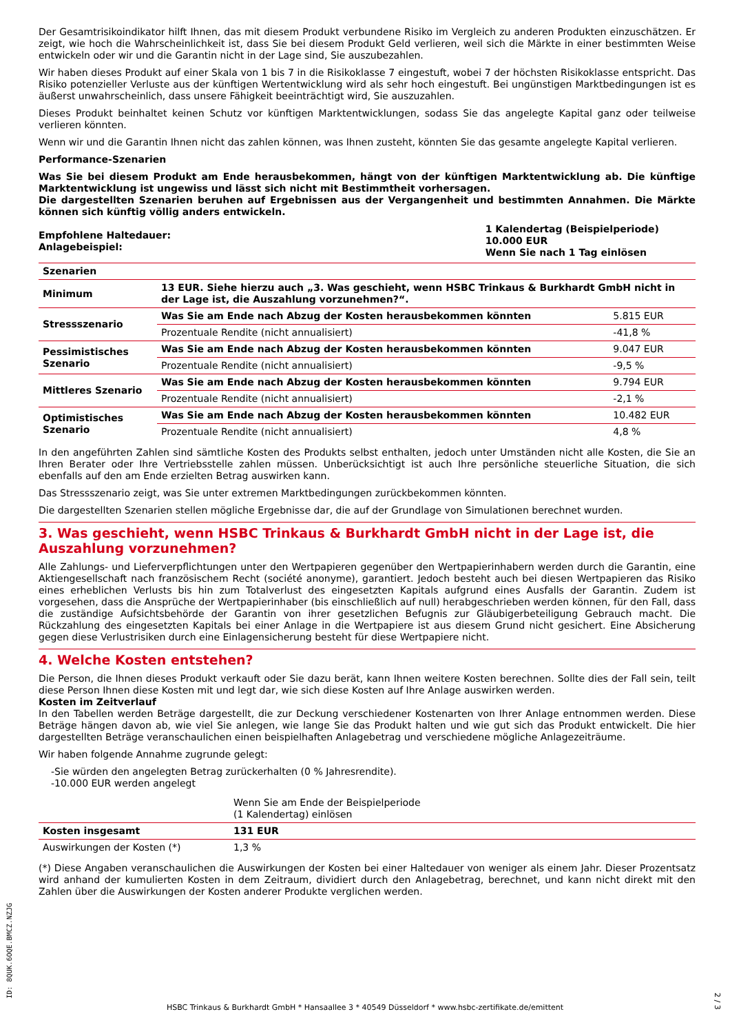Der Gesamtrisikoindikator hilft Ihnen, das mit diesem Produkt verbundene Risiko im Vergleich zu anderen Produkten einzuschätzen. Er zeigt, wie hoch die Wahrscheinlichkeit ist, dass Sie bei diesem Produkt Geld verlieren, weil sich die Märkte in einer bestimmten Weise entwickeln oder wir und die Garantin nicht in der Lage sind, Sie auszubezahlen.
Wir haben dieses Produkt auf einer Skala von 1 bis 7 in die Risikoklasse 7 eingestuft, wobei 7 der höchsten Risikoklasse entspricht. Das Risiko potenzieller Verluste aus der künftigen Wertentwicklung wird als sehr hoch eingestuft. Bei ungünstigen Marktbedingungen ist es äußerst unwahrscheinlich, dass unsere Fähigkeit beeinträchtigt wird, Sie auszuzahlen.
Dieses Produkt beinhaltet keinen Schutz vor künftigen Marktentwicklungen, sodass Sie das angelegte Kapital ganz oder teilweise verlieren könnten.
Wenn wir und die Garantin Ihnen nicht das zahlen können, was Ihnen zusteht, könnten Sie das gesamte angelegte Kapital verlieren.
Performance-Szenarien
Was Sie bei diesem Produkt am Ende herausbekommen, hängt von der künftigen Marktentwicklung ab. Die künftige Marktentwicklung ist ungewiss und lässt sich nicht mit Bestimmtheit vorhersagen.
Die dargestellten Szenarien beruhen auf Ergebnissen aus der Vergangenheit und bestimmten Annahmen. Die Märkte können sich künftig völlig anders entwickeln.
| Empfohlene Haltedauer: Anlagebeispiel: | 1 Kalendertag (Beispielperiode) 10.000 EUR Wenn Sie nach 1 Tag einlösen |
| Szenarien | | |
| --- | --- | --- |
| Minimum | 13 EUR. Siehe hierzu auch „3. Was geschieht, wenn HSBC Trinkaus & Burkhardt GmbH nicht in der Lage ist, die Auszahlung vorzunehmen?“. | |
| Stressszenario | Was Sie am Ende nach Abzug der Kosten herausbekommen könnten | 5.815 EUR |
| | Prozentuale Rendite (nicht annualisiert) | -41,8 % |
| Pessimistisches Szenario | Was Sie am Ende nach Abzug der Kosten herausbekommen könnten | 9.047 EUR |
| | Prozentuale Rendite (nicht annualisiert) | -9,5 % |
| Mittleres Szenario | Was Sie am Ende nach Abzug der Kosten herausbekommen könnten | 9.794 EUR |
| | Prozentuale Rendite (nicht annualisiert) | -2,1 % |
| Optimistisches Szenario | Was Sie am Ende nach Abzug der Kosten herausbekommen könnten | 10.482 EUR |
| | Prozentuale Rendite (nicht annualisiert) | 4,8 % |
In den angeführten Zahlen sind sämtliche Kosten des Produkts selbst enthalten, jedoch unter Umständen nicht alle Kosten, die Sie an Ihren Berater oder Ihre Vertriebsstelle zahlen müssen. Unberücksichtigt ist auch Ihre persönliche steuerliche Situation, die sich ebenfalls auf den am Ende erzielten Betrag auswirken kann.
Das Stressszenario zeigt, was Sie unter extremen Marktbedingungen zurückbekommen könnten.
Die dargestellten Szenarien stellen mögliche Ergebnisse dar, die auf der Grundlage von Simulationen berechnet wurden.
3. Was geschieht, wenn HSBC Trinkaus & Burkhardt GmbH nicht in der Lage ist, die Auszahlung vorzunehmen?
Alle Zahlungs- und Lieferverpflichtungen unter den Wertpapieren gegenüber den Wertpapierinhabern werden durch die Garantin, eine Aktiengesellschaft nach französischem Recht (société anonyme), garantiert. Jedoch besteht auch bei diesen Wertpapieren das Risiko eines erheblichen Verlusts bis hin zum Totalverlust des eingesetzten Kapitals aufgrund eines Ausfalls der Garantin. Zudem ist vorgesehen, dass die Ansprüche der Wertpapierinhaber (bis einschließlich auf null) herabgeschrieben werden können, für den Fall, dass die zuständige Aufsichtsbehörde der Garantin von ihrer gesetzlichen Befugnis zur Gläubigerbeteiligung Gebrauch macht. Die Rückzahlung des eingesetzten Kapitals bei einer Anlage in die Wertpapiere ist aus diesem Grund nicht gesichert. Eine Absicherung gegen diese Verlustrisiken durch eine Einlagensicherung besteht für diese Wertpapiere nicht.
4. Welche Kosten entstehen?
Die Person, die Ihnen dieses Produkt verkauft oder Sie dazu berät, kann Ihnen weitere Kosten berechnen. Sollte dies der Fall sein, teilt diese Person Ihnen diese Kosten mit und legt dar, wie sich diese Kosten auf Ihre Anlage auswirken werden.
Kosten im Zeitverlauf
In den Tabellen werden Beträge dargestellt, die zur Deckung verschiedener Kostenarten von Ihrer Anlage entnommen werden. Diese Beträge hängen davon ab, wie viel Sie anlegen, wie lange Sie das Produkt halten und wie gut sich das Produkt entwickelt. Die hier dargestellten Beträge veranschaulichen einen beispielhaften Anlagebetrag und verschiedene mögliche Anlagezeiträume.
Wir haben folgende Annahme zugrunde gelegt:
-Sie würden den angelegten Betrag zurückerhalten (0 % Jahresrendite).
-10.000 EUR werden angelegt
| | Wenn Sie am Ende der Beispielperiode (1 Kalendertag) einlösen | |
| Kosten insgesamt | 131 EUR | |
| Auswirkungen der Kosten (*) | 1,3 % | |
(*) Diese Angaben veranschaulichen die Auswirkungen der Kosten bei einer Haltedauer von weniger als einem Jahr. Dieser Prozentsatz wird anhand der kumulierten Kosten in dem Zeitraum, dividiert durch den Anlagebetrag, berechnet, und kann nicht direkt mit den Zahlen über die Auswirkungen der Kosten anderer Produkte verglichen werden.
ID: 8QUK.6OQE.BMCZ.NZJG
HSBC Trinkaus & Burkhardt GmbH * Hansaallee 3 * 40549 Düsseldorf * www.hsbc-zertifikate.de/emittent
2 / 3